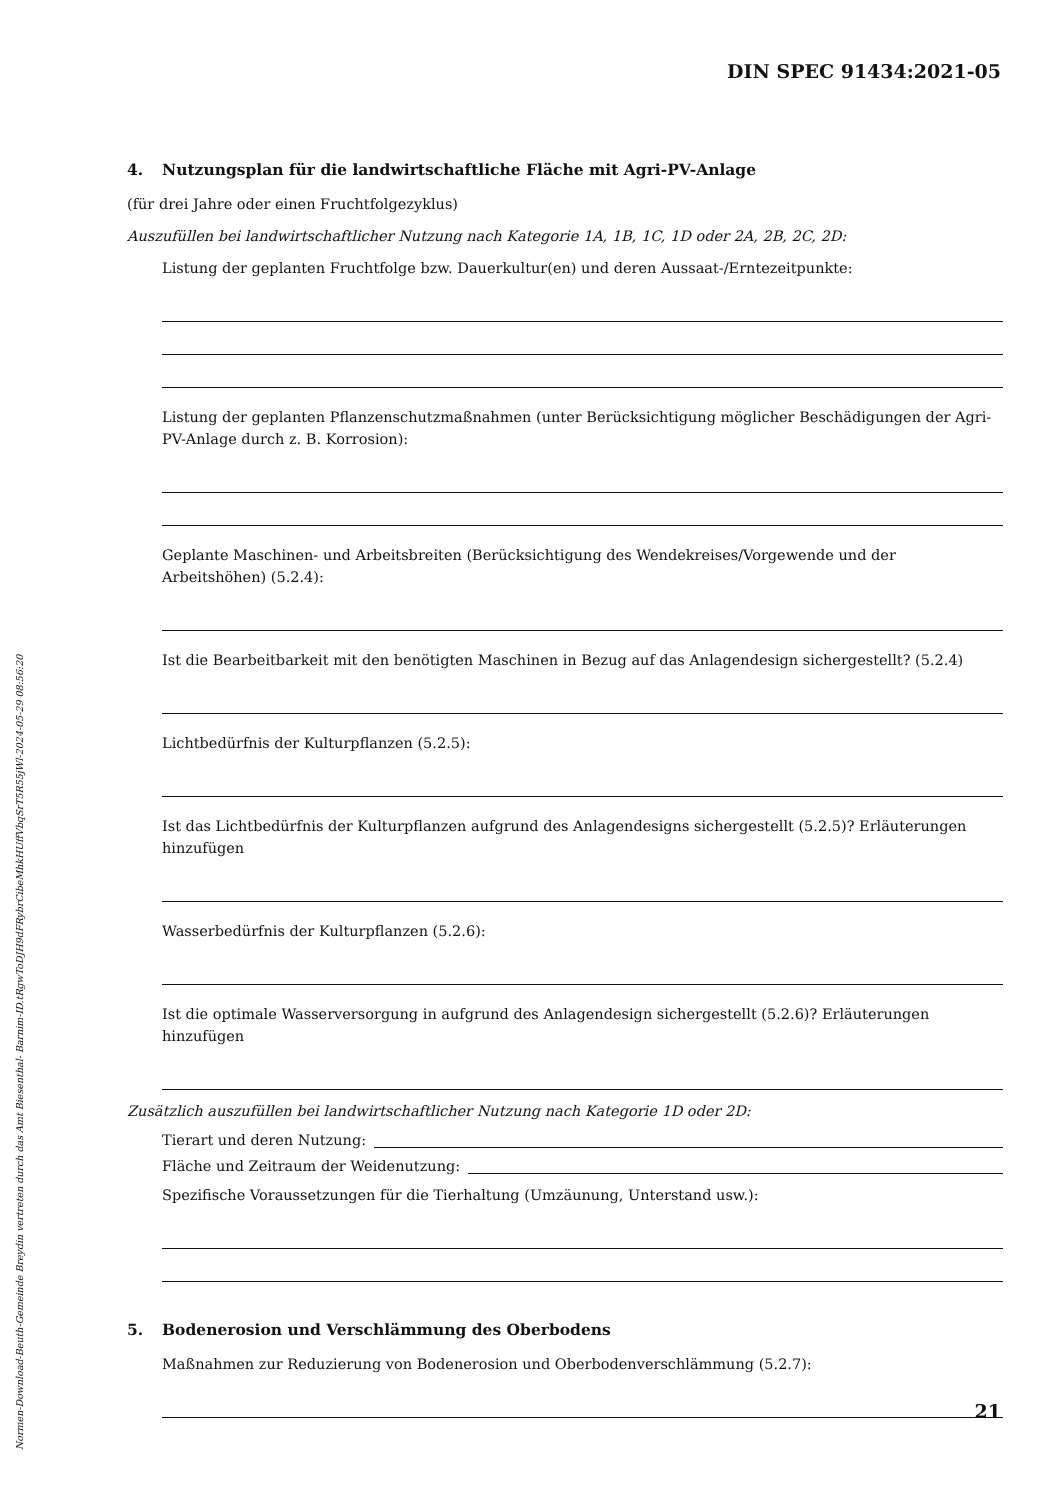DIN SPEC 91434:2021-05
Normen-Download-Beuth-Gemeinde Breydin vertreten durch das Amt Biesenthal- Barnim-ID.tRgwToDJH9dFRybrCibeMhkHUffVbqSrT5R55jWl-2024-05-29 08:56:20
4. Nutzungsplan für die landwirtschaftliche Fläche mit Agri-PV-Anlage
(für drei Jahre oder einen Fruchtfolgezyklus)
Auszufüllen bei landwirtschaftlicher Nutzung nach Kategorie 1A, 1B, 1C, 1D oder 2A, 2B, 2C, 2D:
Listung der geplanten Fruchtfolge bzw. Dauerkultur(en) und deren Aussaat-/Erntezeitpunkte:
Listung der geplanten Pflanzenschutzmaßnahmen (unter Berücksichtigung möglicher Beschädigungen der Agri-PV-Anlage durch z. B. Korrosion):
Geplante Maschinen- und Arbeitsbreiten (Berücksichtigung des Wendekreises/Vorgewende und der Arbeitshöhen) (5.2.4):
Ist die Bearbeitbarkeit mit den benötigten Maschinen in Bezug auf das Anlagendesign sichergestellt? (5.2.4)
Lichtbedürfnis der Kulturpflanzen (5.2.5):
Ist das Lichtbedürfnis der Kulturpflanzen aufgrund des Anlagendesigns sichergestellt (5.2.5)? Erläuterungen hinzufügen
Wasserbedürfnis der Kulturpflanzen (5.2.6):
Ist die optimale Wasserversorgung in aufgrund des Anlagendesign sichergestellt (5.2.6)? Erläuterungen hinzufügen
Zusätzlich auszufüllen bei landwirtschaftlicher Nutzung nach Kategorie 1D oder 2D:
Tierart und deren Nutzung:
Fläche und Zeitraum der Weidenutzung:
Spezifische Voraussetzungen für die Tierhaltung (Umzäunung, Unterstand usw.):
5. Bodenerosion und Verschlämmung des Oberbodens
Maßnahmen zur Reduzierung von Bodenerosion und Oberbodenverschlämmung (5.2.7):
21